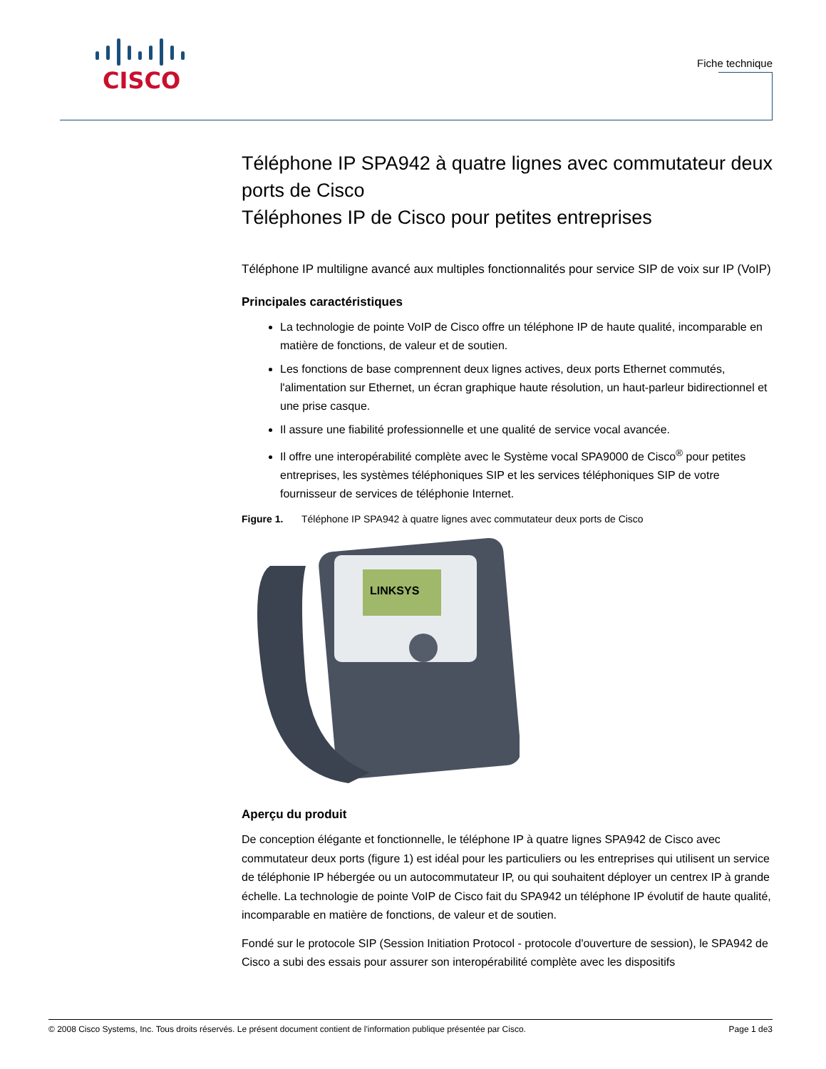CISCO
Fiche technique
Téléphone IP SPA942 à quatre lignes avec commutateur deux ports de Cisco
Téléphones IP de Cisco pour petites entreprises
Téléphone IP multiligne avancé aux multiples fonctionnalités pour service SIP de voix sur IP (VoIP)
Principales caractéristiques
La technologie de pointe VoIP de Cisco offre un téléphone IP de haute qualité, incomparable en matière de fonctions, de valeur et de soutien.
Les fonctions de base comprennent deux lignes actives, deux ports Ethernet commutés, l'alimentation sur Ethernet, un écran graphique haute résolution, un haut-parleur bidirectionnel et une prise casque.
Il assure une fiabilité professionnelle et une qualité de service vocal avancée.
Il offre une interopérabilité complète avec le Système vocal SPA9000 de Cisco<sup>®</sup> pour petites entreprises, les systèmes téléphoniques SIP et les services téléphoniques SIP de votre fournisseur de services de téléphonie Internet.
Figure 1. Téléphone IP SPA942 à quatre lignes avec commutateur deux ports de Cisco
LINKSYS
Aperçu du produit
De conception élégante et fonctionnelle, le téléphone IP à quatre lignes SPA942 de Cisco avec commutateur deux ports (figure 1) est idéal pour les particuliers ou les entreprises qui utilisent un service de téléphonie IP hébergée ou un autocommutateur IP, ou qui souhaitent déployer un centrex IP à grande échelle. La technologie de pointe VoIP de Cisco fait du SPA942 un téléphone IP évolutif de haute qualité, incomparable en matière de fonctions, de valeur et de soutien.
Fondé sur le protocole SIP (Session Initiation Protocol - protocole d'ouverture de session), le SPA942 de Cisco a subi des essais pour assurer son interopérabilité complète avec les dispositifs
© 2008 Cisco Systems, Inc. Tous droits réservés. Le présent document contient de l'information publique présentée par Cisco. Page 1 de3